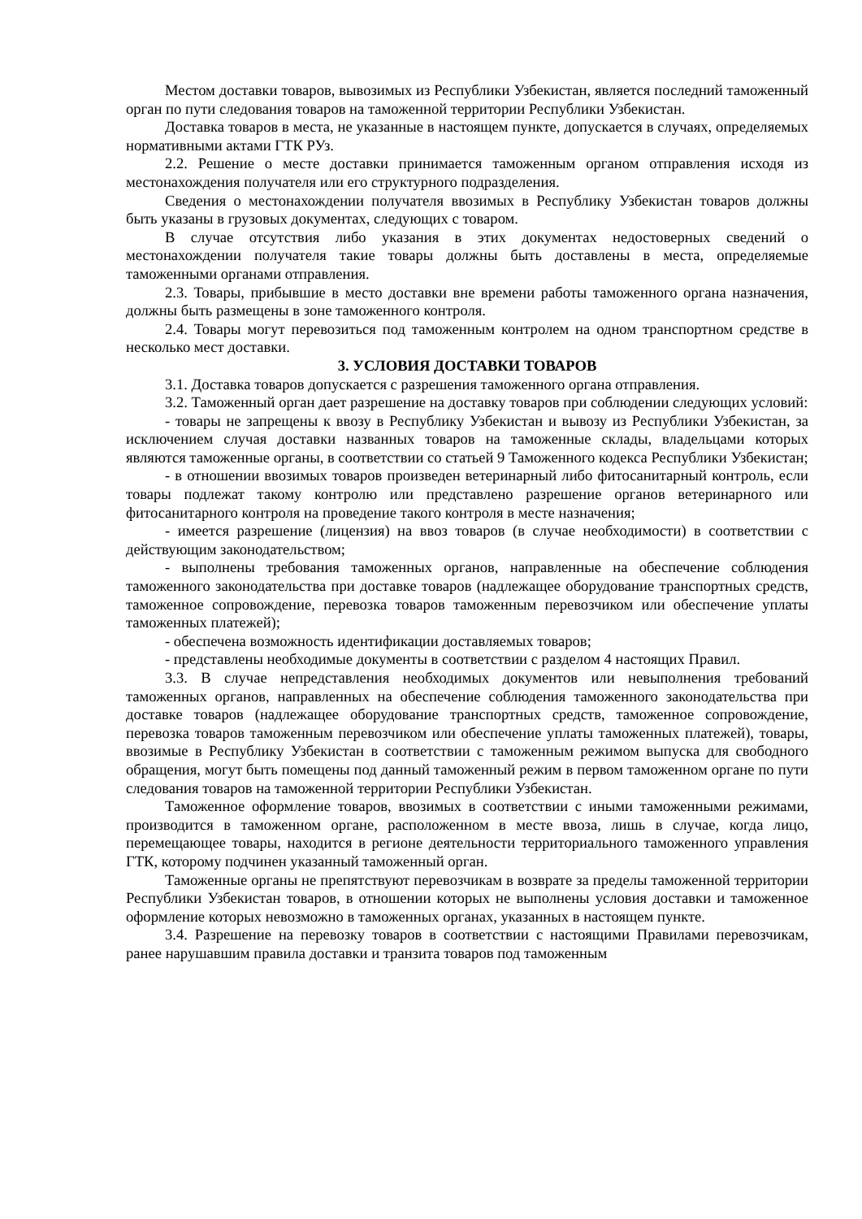Местом доставки товаров, вывозимых из Республики Узбекистан, является последний таможенный орган по пути следования товаров на таможенной территории Республики Узбекистан.
Доставка товаров в места, не указанные в настоящем пункте, допускается в случаях, определяемых нормативными актами ГТК РУз.
2.2. Решение о месте доставки принимается таможенным органом отправления исходя из местонахождения получателя или его структурного подразделения.
Сведения о местонахождении получателя ввозимых в Республику Узбекистан товаров должны быть указаны в грузовых документах, следующих с товаром.
В случае отсутствия либо указания в этих документах недостоверных сведений о местонахождении получателя такие товары должны быть доставлены в места, определяемые таможенными органами отправления.
2.3. Товары, прибывшие в место доставки вне времени работы таможенного органа назначения, должны быть размещены в зоне таможенного контроля.
2.4. Товары могут перевозиться под таможенным контролем на одном транспортном средстве в несколько мест доставки.
3. УСЛОВИЯ ДОСТАВКИ ТОВАРОВ
3.1. Доставка товаров допускается с разрешения таможенного органа отправления.
3.2. Таможенный орган дает разрешение на доставку товаров при соблюдении следующих условий:
- товары не запрещены к ввозу в Республику Узбекистан и вывозу из Республики Узбекистан, за исключением случая доставки названных товаров на таможенные склады, владельцами которых являются таможенные органы, в соответствии со статьей 9 Таможенного кодекса Республики Узбекистан;
- в отношении ввозимых товаров произведен ветеринарный либо фитосанитарный контроль, если товары подлежат такому контролю или представлено разрешение органов ветеринарного или фитосанитарного контроля на проведение такого контроля в месте назначения;
- имеется разрешение (лицензия) на ввоз товаров (в случае необходимости) в соответствии с действующим законодательством;
- выполнены требования таможенных органов, направленные на обеспечение соблюдения таможенного законодательства при доставке товаров (надлежащее оборудование транспортных средств, таможенное сопровождение, перевозка товаров таможенным перевозчиком или обеспечение уплаты таможенных платежей);
- обеспечена возможность идентификации доставляемых товаров;
- представлены необходимые документы в соответствии с разделом 4 настоящих Правил.
3.3. В случае непредставления необходимых документов или невыполнения требований таможенных органов, направленных на обеспечение соблюдения таможенного законодательства при доставке товаров (надлежащее оборудование транспортных средств, таможенное сопровождение, перевозка товаров таможенным перевозчиком или обеспечение уплаты таможенных платежей), товары, ввозимые в Республику Узбекистан в соответствии с таможенным режимом выпуска для свободного обращения, могут быть помещены под данный таможенный режим в первом таможенном органе по пути следования товаров на таможенной территории Республики Узбекистан.
Таможенное оформление товаров, ввозимых в соответствии с иными таможенными режимами, производится в таможенном органе, расположенном в месте ввоза, лишь в случае, когда лицо, перемещающее товары, находится в регионе деятельности территориального таможенного управления ГТК, которому подчинен указанный таможенный орган.
Таможенные органы не препятствуют перевозчикам в возврате за пределы таможенной территории Республики Узбекистан товаров, в отношении которых не выполнены условия доставки и таможенное оформление которых невозможно в таможенных органах, указанных в настоящем пункте.
3.4. Разрешение на перевозку товаров в соответствии с настоящими Правилами перевозчикам, ранее нарушавшим правила доставки и транзита товаров под таможенным